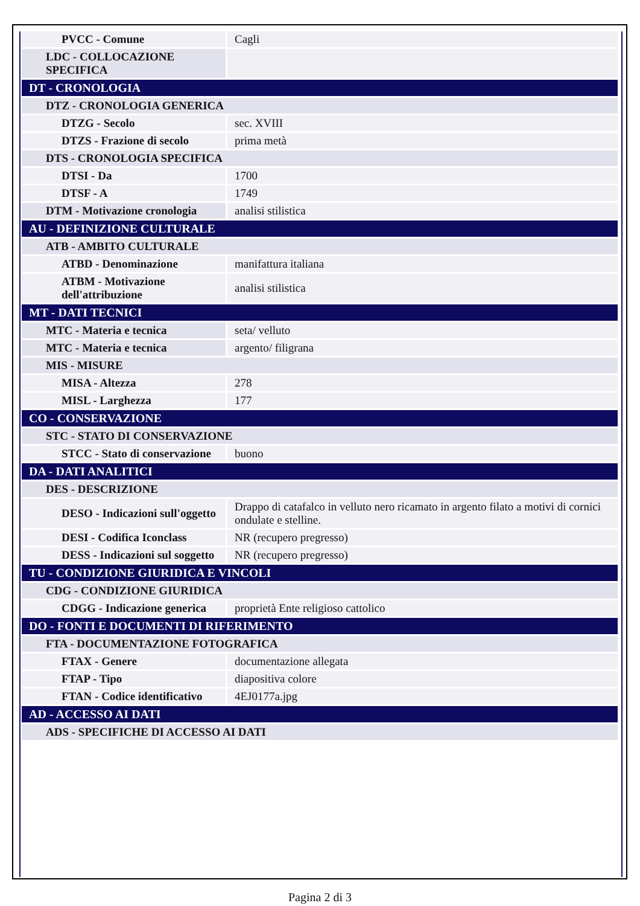| PVCC - Comune | Cagli |
| LDC - COLLOCAZIONE SPECIFICA | |
| DT - CRONOLOGIA | |
| DTZ - CRONOLOGIA GENERICA | |
| DTZG - Secolo | sec. XVIII |
| DTZS - Frazione di secolo | prima metà |
| DTS - CRONOLOGIA SPECIFICA | |
| DTSI - Da | 1700 |
| DTSF - A | 1749 |
| DTM - Motivazione cronologia | analisi stilistica |
| AU - DEFINIZIONE CULTURALE | |
| ATB - AMBITO CULTURALE | |
| ATBD - Denominazione | manifattura italiana |
| ATBM - Motivazione dell'attribuzione | analisi stilistica |
| MT - DATI TECNICI | |
| MTC - Materia e tecnica | seta/ velluto |
| MTC - Materia e tecnica | argento/ filigrana |
| MIS - MISURE | |
| MISA - Altezza | 278 |
| MISL - Larghezza | 177 |
| CO - CONSERVAZIONE | |
| STC - STATO DI CONSERVAZIONE | |
| STCC - Stato di conservazione | buono |
| DA - DATI ANALITICI | |
| DES - DESCRIZIONE | |
| DESO - Indicazioni sull'oggetto | Drappo di catafalco in velluto nero ricamato in argento filato a motivi di cornici ondulate e stelline. |
| DESI - Codifica Iconclass | NR (recupero pregresso) |
| DESS - Indicazioni sul soggetto | NR (recupero pregresso) |
| TU - CONDIZIONE GIURIDICA E VINCOLI | |
| CDG - CONDIZIONE GIURIDICA | |
| CDGG - Indicazione generica | proprietà Ente religioso cattolico |
| DO - FONTI E DOCUMENTI DI RIFERIMENTO | |
| FTA - DOCUMENTAZIONE FOTOGRAFICA | |
| FTAX - Genere | documentazione allegata |
| FTAP - Tipo | diapositiva colore |
| FTAN - Codice identificativo | 4EJ0177a.jpg |
| AD - ACCESSO AI DATI | |
| ADS - SPECIFICHE DI ACCESSO AI DATI | |
Pagina 2 di 3